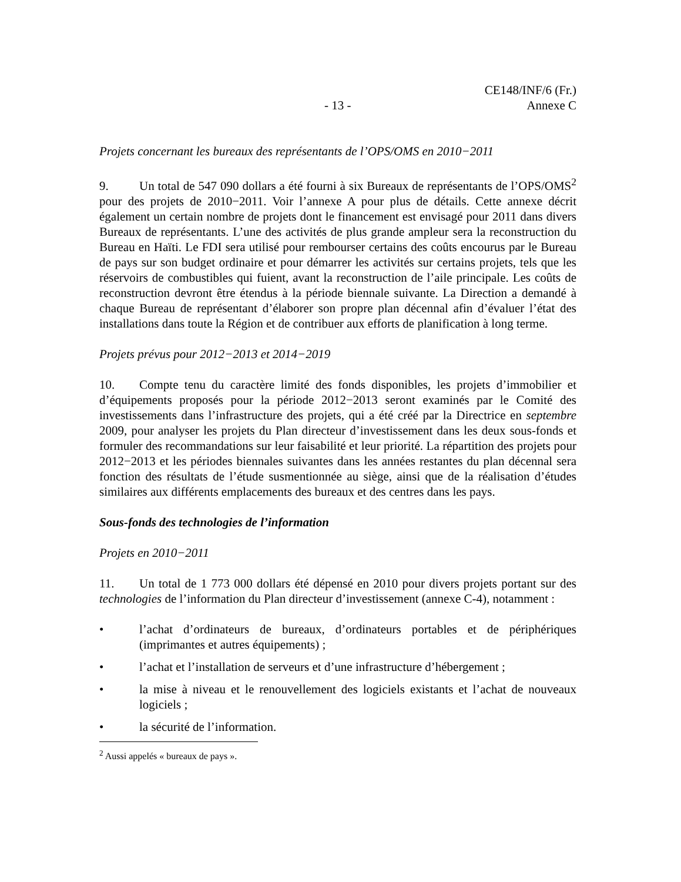CE148/INF/6 (Fr.)
- 13 - Annexe C
Projets concernant les bureaux des représentants de l’OPS/OMS en 2010−2011
9. Un total de 547 090 dollars a été fourni à six Bureaux de représentants de l’OPS/OMS<sup>2</sup> pour des projets de 2010−2011. Voir l’annexe A pour plus de détails. Cette annexe décrit également un certain nombre de projets dont le financement est envisagé pour 2011 dans divers Bureaux de représentants. L’une des activités de plus grande ampleur sera la reconstruction du Bureau en Haïti. Le FDI sera utilisé pour rembourser certains des coûts encourus par le Bureau de pays sur son budget ordinaire et pour démarrer les activités sur certains projets, tels que les réservoirs de combustibles qui fuient, avant la reconstruction de l’aile principale. Les coûts de reconstruction devront être étendus à la période biennale suivante. La Direction a demandé à chaque Bureau de représentant d’élaborer son propre plan décennal afin d’évaluer l’état des installations dans toute la Région et de contribuer aux efforts de planification à long terme.
Projets prévus pour 2012−2013 et 2014−2019
10. Compte tenu du caractère limité des fonds disponibles, les projets d’immobilier et d’équipements proposés pour la période 2012−2013 seront examinés par le Comité des investissements dans l’infrastructure des projets, qui a été créé par la Directrice en septembre 2009, pour analyser les projets du Plan directeur d’investissement dans les deux sous-fonds et formuler des recommandations sur leur faisabilité et leur priorité. La répartition des projets pour 2012−2013 et les périodes biennales suivantes dans les années restantes du plan décennal sera fonction des résultats de l’étude susmentionnée au siège, ainsi que de la réalisation d’études similaires aux différents emplacements des bureaux et des centres dans les pays.
Sous-fonds des technologies de l’information
Projets en 2010−2011
11. Un total de 1 773 000 dollars été dépensé en 2010 pour divers projets portant sur des technologies de l’information du Plan directeur d’investissement (annexe C-4), notamment :
• l’achat d’ordinateurs de bureaux, d’ordinateurs portables et de périphériques (imprimantes et autres équipements) ;
• l’achat et l’installation de serveurs et d’une infrastructure d’hébergement ;
• la mise à niveau et le renouvellement des logiciels existants et l’achat de nouveaux logiciels ;
• la sécurité de l’information.
<sup>2</sup> Aussi appelés « bureaux de pays ».